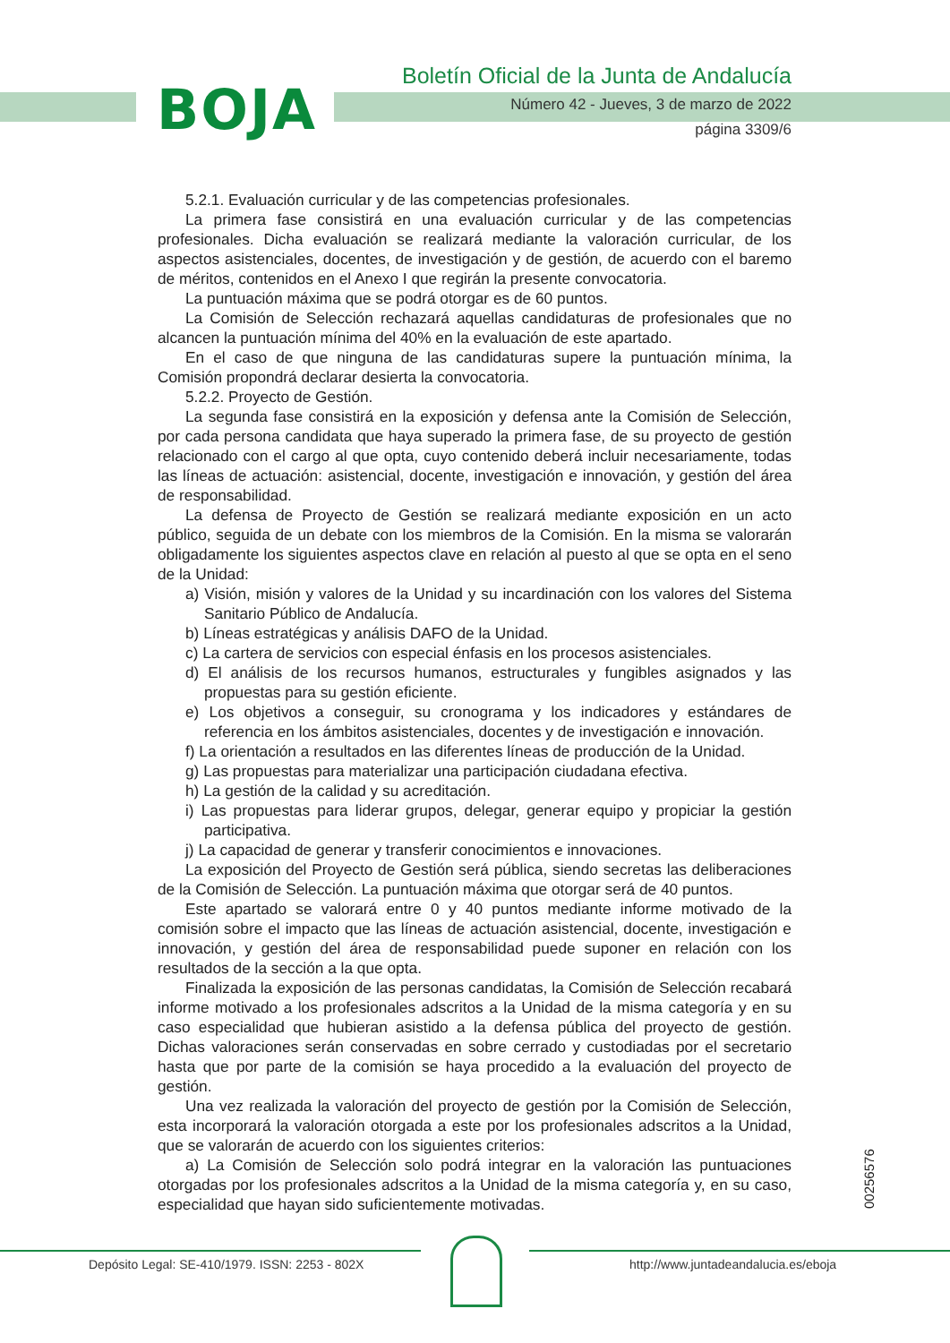BOJA
Boletín Oficial de la Junta de Andalucía
Número 42 - Jueves, 3 de marzo de 2022
página 3309/6
5.2.1. Evaluación curricular y de las competencias profesionales.
La primera fase consistirá en una evaluación curricular y de las competencias profesionales. Dicha evaluación se realizará mediante la valoración curricular, de los aspectos asistenciales, docentes, de investigación y de gestión, de acuerdo con el baremo de méritos, contenidos en el Anexo I que regirán la presente convocatoria.
La puntuación máxima que se podrá otorgar es de 60 puntos.
La Comisión de Selección rechazará aquellas candidaturas de profesionales que no alcancen la puntuación mínima del 40% en la evaluación de este apartado.
En el caso de que ninguna de las candidaturas supere la puntuación mínima, la Comisión propondrá declarar desierta la convocatoria.
5.2.2. Proyecto de Gestión.
La segunda fase consistirá en la exposición y defensa ante la Comisión de Selección, por cada persona candidata que haya superado la primera fase, de su proyecto de gestión relacionado con el cargo al que opta, cuyo contenido deberá incluir necesariamente, todas las líneas de actuación: asistencial, docente, investigación e innovación, y gestión del área de responsabilidad.
La defensa de Proyecto de Gestión se realizará mediante exposición en un acto público, seguida de un debate con los miembros de la Comisión. En la misma se valorarán obligadamente los siguientes aspectos clave en relación al puesto al que se opta en el seno de la Unidad:
a) Visión, misión y valores de la Unidad y su incardinación con los valores del Sistema Sanitario Público de Andalucía.
b) Líneas estratégicas y análisis DAFO de la Unidad.
c) La cartera de servicios con especial énfasis en los procesos asistenciales.
d) El análisis de los recursos humanos, estructurales y fungibles asignados y las propuestas para su gestión eficiente.
e) Los objetivos a conseguir, su cronograma y los indicadores y estándares de referencia en los ámbitos asistenciales, docentes y de investigación e innovación.
f) La orientación a resultados en las diferentes líneas de producción de la Unidad.
g) Las propuestas para materializar una participación ciudadana efectiva.
h) La gestión de la calidad y su acreditación.
i) Las propuestas para liderar grupos, delegar, generar equipo y propiciar la gestión participativa.
j) La capacidad de generar y transferir conocimientos e innovaciones.
La exposición del Proyecto de Gestión será pública, siendo secretas las deliberaciones de la Comisión de Selección. La puntuación máxima que otorgar será de 40 puntos.
Este apartado se valorará entre 0 y 40 puntos mediante informe motivado de la comisión sobre el impacto que las líneas de actuación asistencial, docente, investigación e innovación, y gestión del área de responsabilidad puede suponer en relación con los resultados de la sección a la que opta.
Finalizada la exposición de las personas candidatas, la Comisión de Selección recabará informe motivado a los profesionales adscritos a la Unidad de la misma categoría y en su caso especialidad que hubieran asistido a la defensa pública del proyecto de gestión. Dichas valoraciones serán conservadas en sobre cerrado y custodiadas por el secretario hasta que por parte de la comisión se haya procedido a la evaluación del proyecto de gestión.
Una vez realizada la valoración del proyecto de gestión por la Comisión de Selección, esta incorporará la valoración otorgada a este por los profesionales adscritos a la Unidad, que se valorarán de acuerdo con los siguientes criterios:
a) La Comisión de Selección solo podrá integrar en la valoración las puntuaciones otorgadas por los profesionales adscritos a la Unidad de la misma categoría y, en su caso, especialidad que hayan sido suficientemente motivadas.
00256576
Depósito Legal: SE-410/1979. ISSN: 2253 - 802X
http://www.juntadeandalucia.es/eboja